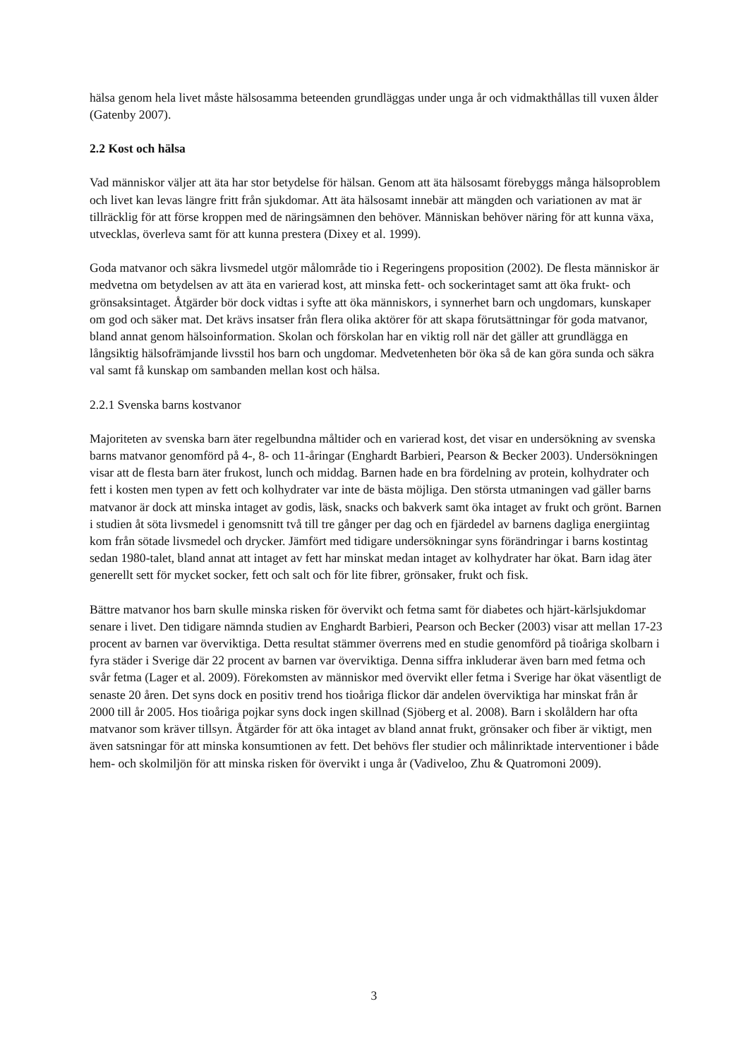hälsa genom hela livet måste hälsosamma beteenden grundläggas under unga år och vidmakthållas till vuxen ålder (Gatenby 2007).
2.2 Kost och hälsa
Vad människor väljer att äta har stor betydelse för hälsan. Genom att äta hälsosamt förebyggs många hälsoproblem och livet kan levas längre fritt från sjukdomar. Att äta hälsosamt innebär att mängden och variationen av mat är tillräcklig för att förse kroppen med de näringsämnen den behöver. Människan behöver näring för att kunna växa, utvecklas, överleva samt för att kunna prestera (Dixey et al. 1999).
Goda matvanor och säkra livsmedel utgör målområde tio i Regeringens proposition (2002). De flesta människor är medvetna om betydelsen av att äta en varierad kost, att minska fett- och sockerintaget samt att öka frukt- och grönsaksintaget. Åtgärder bör dock vidtas i syfte att öka människors, i synnerhet barn och ungdomars, kunskaper om god och säker mat. Det krävs insatser från flera olika aktörer för att skapa förutsättningar för goda matvanor, bland annat genom hälsoinformation. Skolan och förskolan har en viktig roll när det gäller att grundlägga en långsiktig hälsofrämjande livsstil hos barn och ungdomar. Medvetenheten bör öka så de kan göra sunda och säkra val samt få kunskap om sambanden mellan kost och hälsa.
2.2.1 Svenska barns kostvanor
Majoriteten av svenska barn äter regelbundna måltider och en varierad kost, det visar en undersökning av svenska barns matvanor genomförd på 4-, 8- och 11-åringar (Enghardt Barbieri, Pearson & Becker 2003). Undersökningen visar att de flesta barn äter frukost, lunch och middag. Barnen hade en bra fördelning av protein, kolhydrater och fett i kosten men typen av fett och kolhydrater var inte de bästa möjliga. Den största utmaningen vad gäller barns matvanor är dock att minska intaget av godis, läsk, snacks och bakverk samt öka intaget av frukt och grönt. Barnen i studien åt söta livsmedel i genomsnitt två till tre gånger per dag och en fjärdedel av barnens dagliga energiintag kom från sötade livsmedel och drycker. Jämfört med tidigare undersökningar syns förändringar i barns kostintag sedan 1980-talet, bland annat att intaget av fett har minskat medan intaget av kolhydrater har ökat. Barn idag äter generellt sett för mycket socker, fett och salt och för lite fibrer, grönsaker, frukt och fisk.
Bättre matvanor hos barn skulle minska risken för övervikt och fetma samt för diabetes och hjärt-kärlsjukdomar senare i livet. Den tidigare nämnda studien av Enghardt Barbieri, Pearson och Becker (2003) visar att mellan 17-23 procent av barnen var överviktiga. Detta resultat stämmer överrens med en studie genomförd på tioåriga skolbarn i fyra städer i Sverige där 22 procent av barnen var överviktiga. Denna siffra inkluderar även barn med fetma och svår fetma (Lager et al. 2009). Förekomsten av människor med övervikt eller fetma i Sverige har ökat väsentligt de senaste 20 åren. Det syns dock en positiv trend hos tioåriga flickor där andelen överviktiga har minskat från år 2000 till år 2005. Hos tioåriga pojkar syns dock ingen skillnad (Sjöberg et al. 2008). Barn i skolåldern har ofta matvanor som kräver tillsyn. Åtgärder för att öka intaget av bland annat frukt, grönsaker och fiber är viktigt, men även satsningar för att minska konsumtionen av fett. Det behövs fler studier och målinriktade interventioner i både hem- och skolmiljön för att minska risken för övervikt i unga år (Vadiveloo, Zhu & Quatromoni 2009).
3